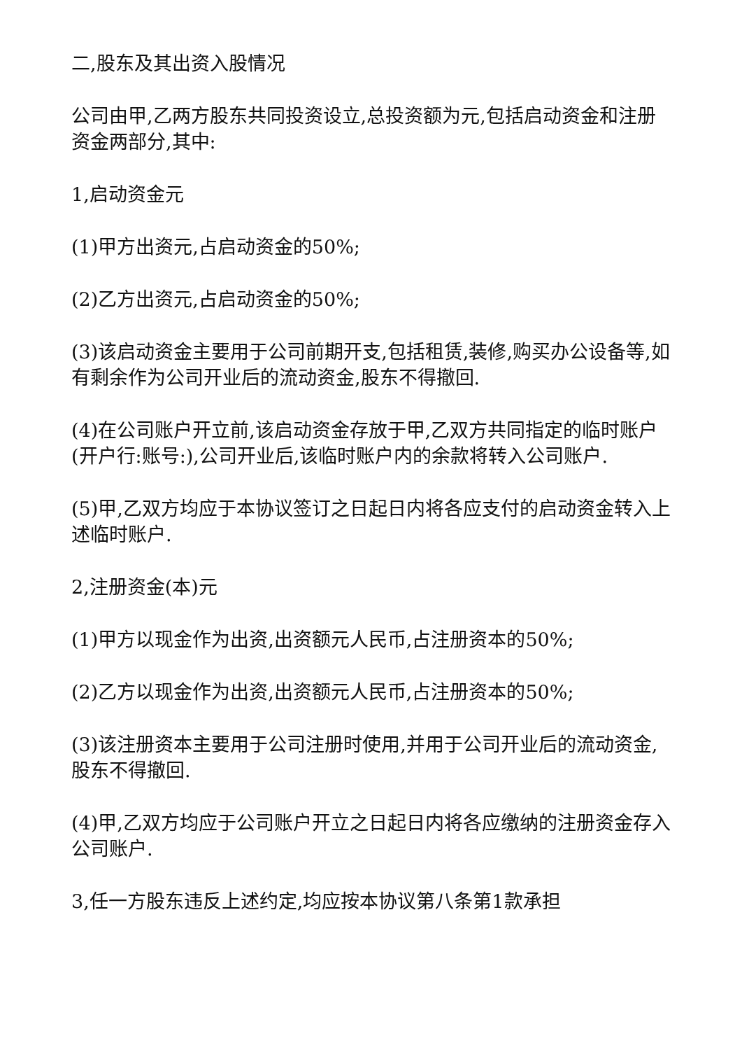二,股东及其出资入股情况
公司由甲,乙两方股东共同投资设立,总投资额为元,包括启动资金和注册资金两部分,其中:
1,启动资金元
(1)甲方出资元,占启动资金的50%;
(2)乙方出资元,占启动资金的50%;
(3)该启动资金主要用于公司前期开支,包括租赁,装修,购买办公设备等,如有剩余作为公司开业后的流动资金,股东不得撤回.
(4)在公司账户开立前,该启动资金存放于甲,乙双方共同指定的临时账户(开户行:账号:),公司开业后,该临时账户内的余款将转入公司账户.
(5)甲,乙双方均应于本协议签订之日起日内将各应支付的启动资金转入上述临时账户.
2,注册资金(本)元
(1)甲方以现金作为出资,出资额元人民币,占注册资本的50%;
(2)乙方以现金作为出资,出资额元人民币,占注册资本的50%;
(3)该注册资本主要用于公司注册时使用,并用于公司开业后的流动资金,股东不得撤回.
(4)甲,乙双方均应于公司账户开立之日起日内将各应缴纳的注册资金存入公司账户.
3,任一方股东违反上述约定,均应按本协议第八条第1款承担